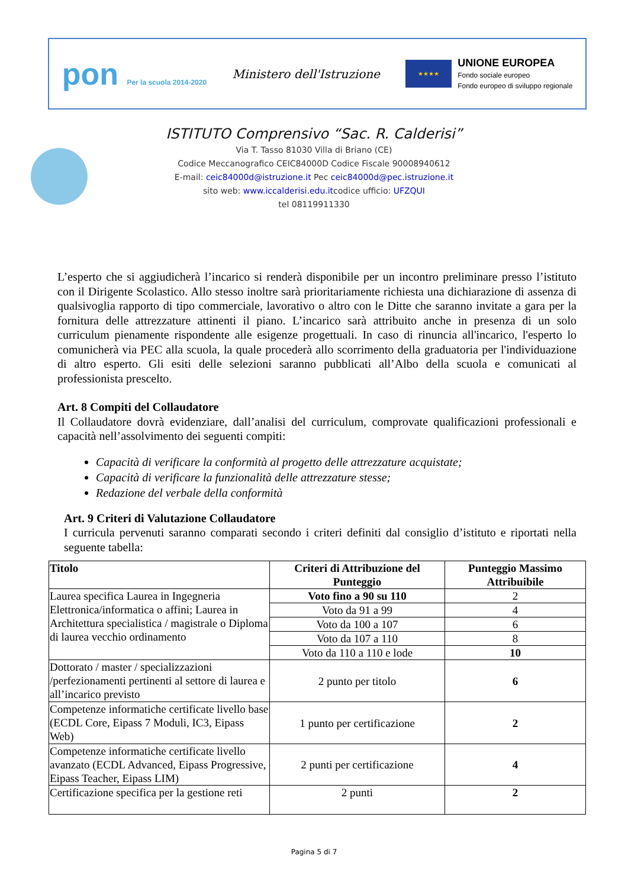pon Per la scuola 2014-2020
Ministero dell'Istruzione
★★★★
UNIONE EUROPEA
Fondo sociale europeo
Fondo europeo di sviluppo regionale
ISTITUTO Comprensivo “Sac. R. Calderisi”
Via T. Tasso 81030 Villa di Briano (CE)
Codice Meccanografico CEIC84000D Codice Fiscale 90008940612
E-mail: ceic84000d@istruzione.it Pec ceic84000d@pec.istruzione.it
sito web: www.iccalderisi.edu.itcodice ufficio: UFZQUI
tel 08119911330
L’esperto che si aggiudicherà l’incarico si renderà disponibile per un incontro preliminare presso l’istituto con il Dirigente Scolastico. Allo stesso inoltre sarà prioritariamente richiesta una dichiarazione di assenza di qualsivoglia rapporto di tipo commerciale, lavorativo o altro con le Ditte che saranno invitate a gara per la fornitura delle attrezzature attinenti il piano. L’incarico sarà attribuito anche in presenza di un solo curriculum pienamente rispondente alle esigenze progettuali. In caso di rinuncia all'incarico, l'esperto lo comunicherà via PEC alla scuola, la quale procederà allo scorrimento della graduatoria per l'individuazione di altro esperto. Gli esiti delle selezioni saranno pubblicati all’Albo della scuola e comunicati al professionista prescelto.
Art. 8 Compiti del Collaudatore
Il Collaudatore dovrà evidenziare, dall’analisi del curriculum, comprovate qualificazioni professionali e capacità nell’assolvimento dei seguenti compiti:
Capacità di verificare la conformità al progetto delle attrezzature acquistate;
Capacità di verificare la funzionalità delle attrezzature stesse;
Redazione del verbale della conformità
Art. 9 Criteri di Valutazione Collaudatore
I curricula pervenuti saranno comparati secondo i criteri definiti dal consiglio d’istituto e riportati nella seguente tabella:
| Titolo | Criteri di Attribuzione del Punteggio | Punteggio Massimo Attribuibile |
| --- | --- | --- |
| Laurea specifica Laurea in Ingegneria Elettronica/informatica o affini; Laurea in Architettura specialistica / magistrale o Diploma di laurea vecchio ordinamento | Voto fino a 90 su 110 | 2 |
| | Voto da 91 a 99 | 4 |
| | Voto da 100 a 107 | 6 |
| | Voto da 107 a 110 | 8 |
| | Voto da 110 a 110 e lode | 10 |
| Dottorato / master / specializzazioni /perfezionamenti pertinenti al settore di laurea e all’incarico previsto | 2 punto per titolo | 6 |
| Competenze informatiche certificate livello base (ECDL Core, Eipass 7 Moduli, IC3, Eipass Web) | 1 punto per certificazione | 2 |
| Competenze informatiche certificate livello avanzato (ECDL Advanced, Eipass Progressive, Eipass Teacher, Eipass LIM) | 2 punti per certificazione | 4 |
| Certificazione specifica per la gestione reti | 2 punti | 2 |
Pagina 5 di 7